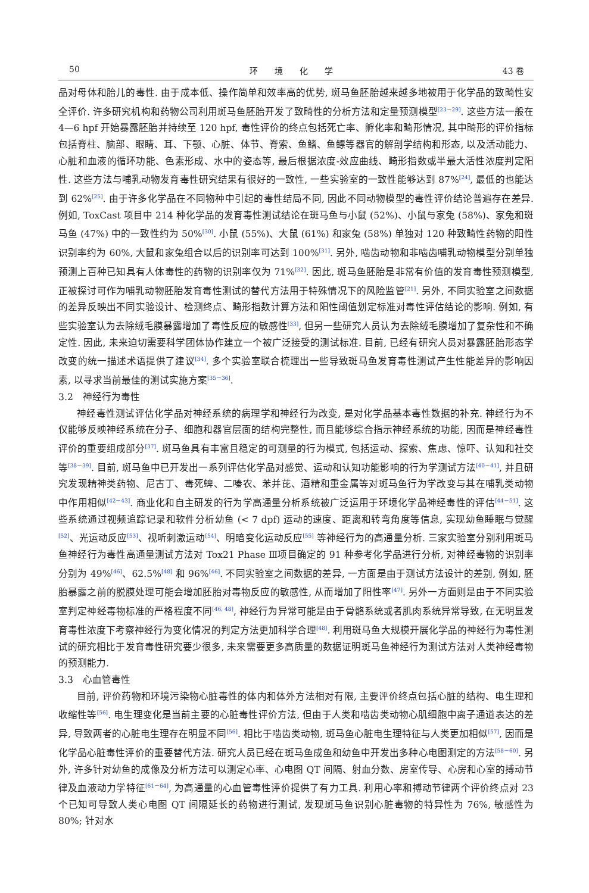50 环　　境　　化　　学 43 卷
品对母体和胎儿的毒性. 由于成本低、操作简单和效率高的优势, 斑马鱼胚胎越来越多地被用于化学品的致畸性安全评价. 许多研究机构和药物公司利用斑马鱼胚胎开发了致畸性的分析方法和定量预测模型<sup>[23－29]</sup>. 这些方法一般在 4—6 hpf 开始暴露胚胎并持续至 120 hpf, 毒性评价的终点包括死亡率、孵化率和畸形情况, 其中畸形的评价指标包括脊柱、脑部、眼睛、耳、下颚、心脏、体节、脊索、鱼鳍、鱼鳔等器官的解剖学结构和形态, 以及活动能力、心脏和血液的循环功能、色素形成、水中的姿态等, 最后根据浓度-效应曲线、畸形指数或半最大活性浓度判定阳性. 这些方法与哺乳动物发育毒性研究结果有很好的一致性, 一些实验室的一致性能够达到 87%<sup>[24]</sup>, 最低的也能达到 62%<sup>[25]</sup>. 由于许多化学品在不同物种中引起的毒性结局不同, 因此不同动物模型的毒性评价结论普遍存在差异. 例如, ToxCast 项目中 214 种化学品的发育毒性测试结论在斑马鱼与小鼠 (52%)、小鼠与家兔 (58%)、家兔和斑马鱼 (47%) 中的一致性约为 50%<sup>[30]</sup>. 小鼠 (55%)、大鼠 (61%) 和家兔 (58%) 单独对 120 种致畸性药物的阳性识别率约为 60%, 大鼠和家兔组合以后的识别率可达到 100%<sup>[31]</sup>. 另外, 啮齿动物和非啮齿哺乳动物模型分别单独预测上百种已知具有人体毒性的药物的识别率仅为 71%<sup>[32]</sup>. 因此, 斑马鱼胚胎是非常有价值的发育毒性预测模型, 正被探讨可作为哺乳动物胚胎发育毒性测试的替代方法用于特殊情况下的风险监管<sup>[21]</sup>. 另外, 不同实验室之间数据的差异反映出不同实验设计、检测终点、畸形指数计算方法和阳性阈值划定标准对毒性评估结论的影响. 例如, 有些实验室认为去除绒毛膜暴露增加了毒性反应的敏感性<sup>[33]</sup>, 但另一些研究人员认为去除绒毛膜增加了复杂性和不确定性. 因此, 未来迫切需要科学团体协作建立一个被广泛接受的测试标准. 目前, 已经有研究人员对暴露胚胎形态学改变的统一描述术语提供了建议<sup>[34]</sup>. 多个实验室联合梳理出一些导致斑马鱼发育毒性测试产生性能差异的影响因素, 以寻求当前最佳的测试实施方案<sup>[35－36]</sup>.
3.2　神经行为毒性
神经毒性测试评估化学品对神经系统的病理学和神经行为改变, 是对化学品基本毒性数据的补充. 神经行为不仅能够反映神经系统在分子、细胞和器官层面的结构完整性, 而且能够综合指示神经系统的功能, 因而是神经毒性评价的重要组成部分<sup>[37]</sup>. 斑马鱼具有丰富且稳定的可测量的行为模式, 包括运动、探索、焦虑、惊吓、认知和社交等<sup>[38－39]</sup>. 目前, 斑马鱼中已开发出一系列评估化学品对感觉、运动和认知功能影响的行为学测试方法<sup>[40－41]</sup>, 并且研究发现精神类药物、尼古丁、毒死蜱、二嗪农、苯并芘、酒精和重金属等对斑马鱼行为学改变与其在哺乳类动物中作用相似<sup>[42－43]</sup>. 商业化和自主研发的行为学高通量分析系统被广泛运用于环境化学品神经毒性的评估<sup>[44－51]</sup>. 这些系统通过视频追踪记录和软件分析幼鱼 (< 7 dpf) 运动的速度、距离和转弯角度等信息, 实现幼鱼睡眠与觉醒<sup>[52]</sup>、光运动反应<sup>[53]</sup>、视听刺激运动<sup>[54]</sup>、明暗变化运动反应<sup>[55]</sup> 等神经行为的高通量分析. 三家实验室分别利用斑马鱼神经行为毒性高通量测试方法对 Tox21 Phase Ⅲ项目确定的 91 种参考化学品进行分析, 对神经毒物的识别率分别为 49%<sup>[46]</sup>、62.5%<sup>[48]</sup> 和 96%<sup>[46]</sup>. 不同实验室之间数据的差异, 一方面是由于测试方法设计的差别, 例如, 胚胎暴露之前的脱膜处理可能会增加胚胎对毒物反应的敏感性, 从而增加了阳性率<sup>[47]</sup>. 另外一方面则是由于不同实验室判定神经毒物标准的严格程度不同<sup>[46, 48]</sup>, 神经行为异常可能是由于骨骼系统或者肌肉系统异常导致, 在无明显发育毒性浓度下考察神经行为变化情况的判定方法更加科学合理<sup>[48]</sup>. 利用斑马鱼大规模开展化学品的神经行为毒性测试的研究相比于发育毒性研究要少很多, 未来需要更多高质量的数据证明斑马鱼神经行为测试方法对人类神经毒物的预测能力.
3.3　心血管毒性
目前, 评价药物和环境污染物心脏毒性的体内和体外方法相对有限, 主要评价终点包括心脏的结构、电生理和收缩性等<sup>[56]</sup>. 电生理变化是当前主要的心脏毒性评价方法, 但由于人类和啮齿类动物心肌细胞中离子通道表达的差异, 导致两者的心脏电生理存在明显不同<sup>[56]</sup>. 相比于啮齿类动物, 斑马鱼心脏电生理特征与人类更加相似<sup>[57]</sup>, 因而是化学品心脏毒性评价的重要替代方法. 研究人员已经在斑马鱼成鱼和幼鱼中开发出多种心电图测定的方法<sup>[58－60]</sup>. 另外, 许多针对幼鱼的成像及分析方法可以测定心率、心电图 QT 间隔、射血分数、房室传导、心房和心室的搏动节律及血液动力学特征<sup>[61－64]</sup>, 为高通量的心血管毒性评价提供了有力工具. 利用心率和搏动节律两个评价终点对 23 个已知可导致人类心电图 QT 间隔延长的药物进行测试, 发现斑马鱼识别心脏毒物的特异性为 76%, 敏感性为 80%; 针对水